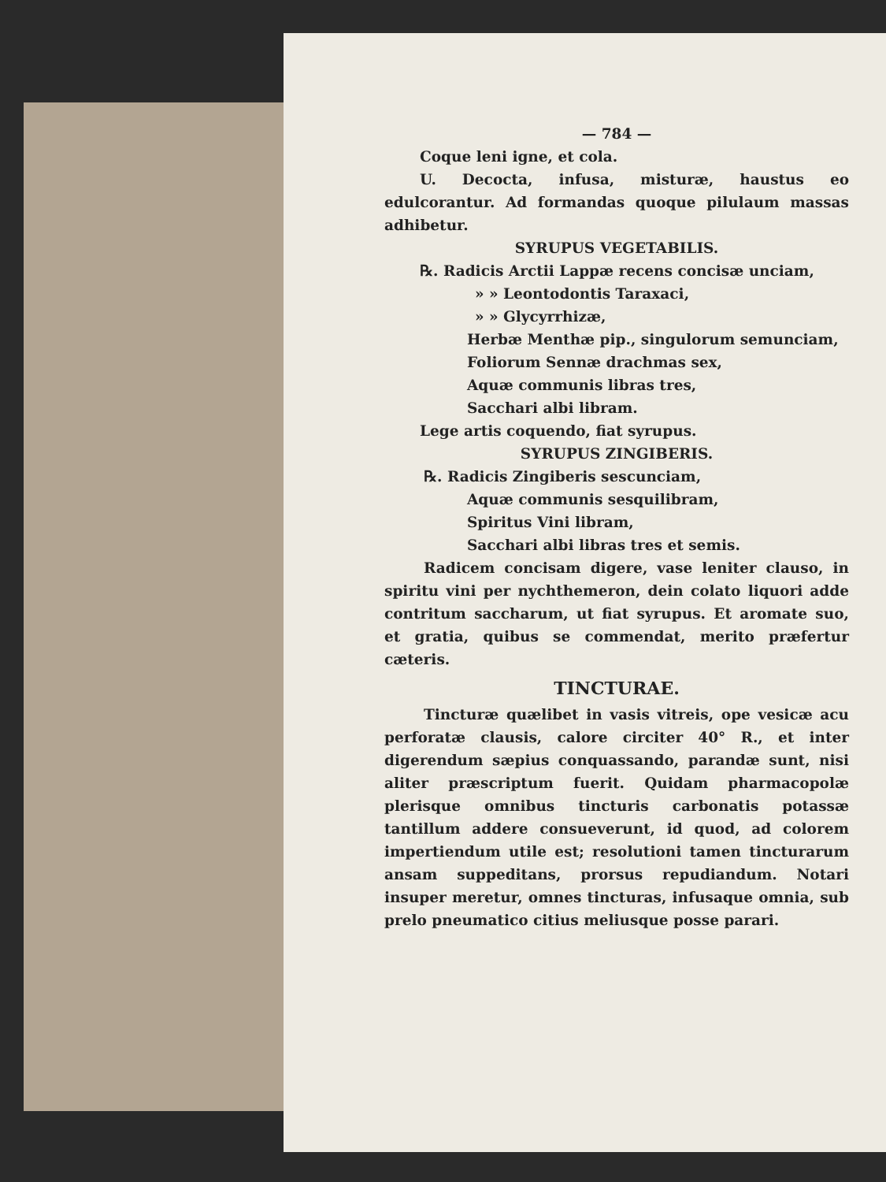— 784 —
Coque leni igne, et cola.
U. Decocta, infusa, misturæ, haustus eo edulcorantur. Ad formandas quoque pilulaum massas adhibetur.
SYRUPUS VEGETABILIS.
℞. Radicis Arctii Lappæ recens concisæ unciam,
» » Leontodontis Taraxaci,
» » Glycyrrhizæ,
Herbæ Menthæ pip., singulorum semunciam,
Foliorum Sennæ drachmas sex,
Aquæ communis libras tres,
Sacchari albi libram.
Lege artis coquendo, fiat syrupus.
SYRUPUS ZINGIBERIS.
℞. Radicis Zingiberis sescunciam,
Aquæ communis sesquilibram,
Spiritus Vini libram,
Sacchari albi libras tres et semis.
Radicem concisam digere, vase leniter clauso, in spiritu vini per nychthemeron, dein colato liquori adde contritum saccharum, ut fiat syrupus. Et aromate suo, et gratia, quibus se commendat, merito præfertur cæteris.
TINCTURAE.
Tincturæ quælibet in vasis vitreis, ope vesicæ acu perforatæ clausis, calore circiter 40° R., et inter digerendum sæpius conquassando, parandæ sunt, nisi aliter præscriptum fuerit. Quidam pharmacopolæ plerisque omnibus tincturis carbonatis potassæ tantillum addere consueverunt, id quod, ad colorem impertiendum utile est; resolutioni tamen tincturarum ansam suppeditans, prorsus repudiandum. Notari insuper meretur, omnes tincturas, infusaque omnia, sub prelo pneumatico citius meliusque posse parari.